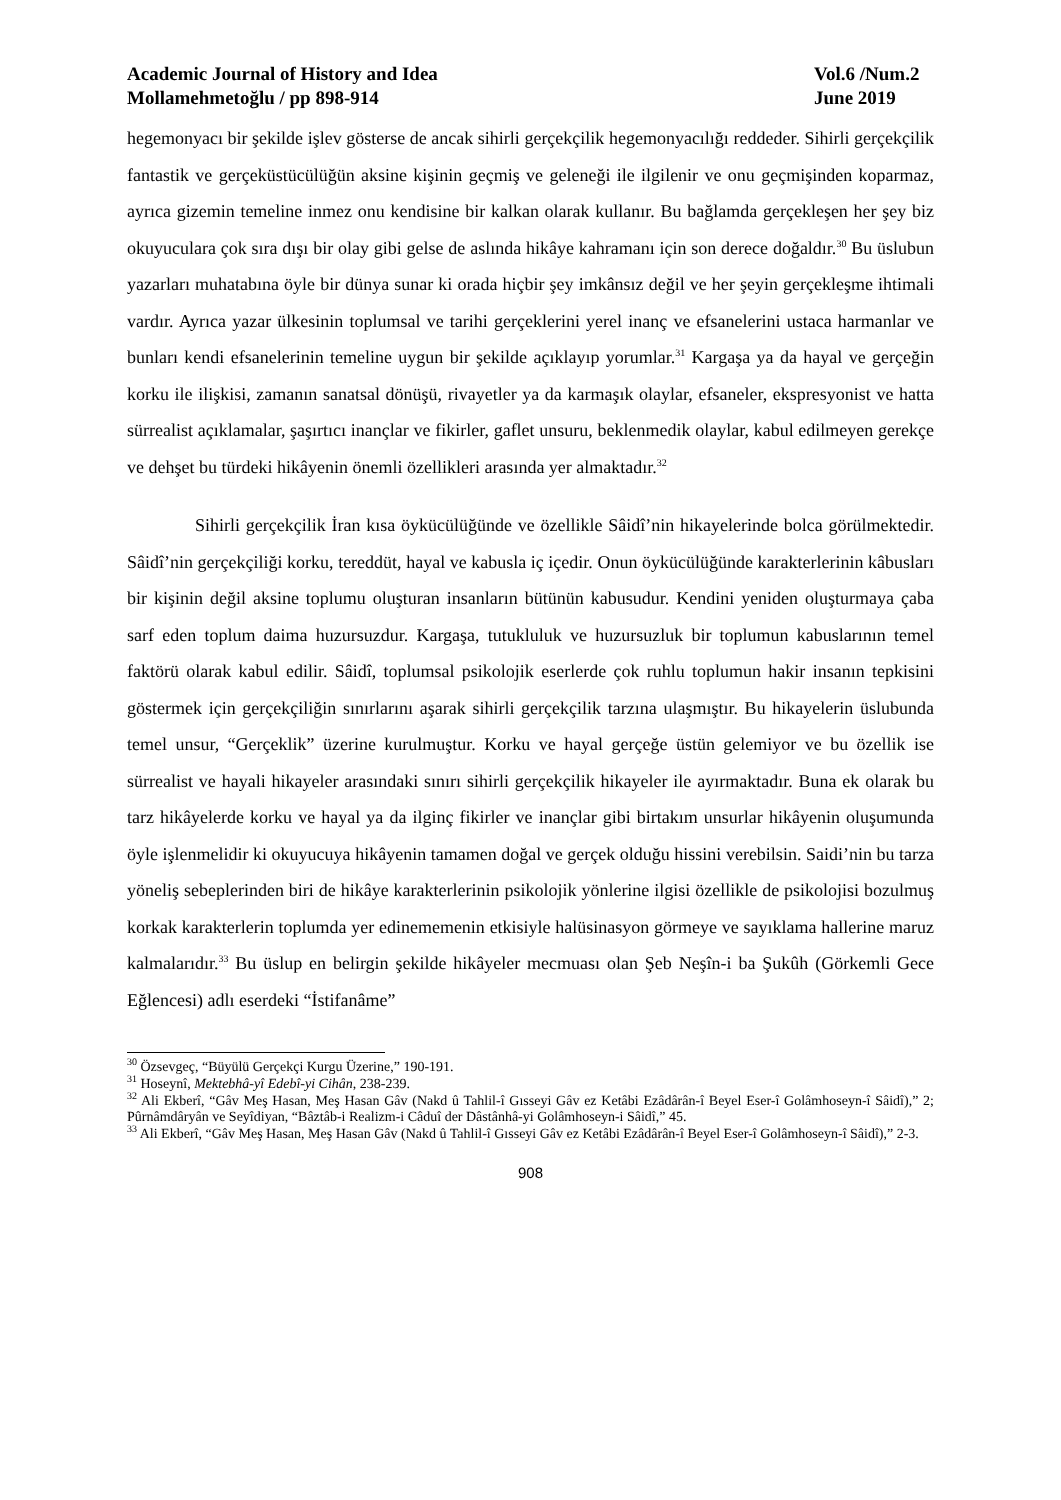Academic Journal of History and Idea
Mollamehmetoğlu / pp 898-914
Vol.6 /Num.2
June 2019
hegemonyacı bir şekilde işlev gösterse de ancak sihirli gerçekçilik hegemonyacılığı reddeder. Sihirli gerçekçilik fantastik ve gerçeküstücülüğün aksine kişinin geçmiş ve geleneği ile ilgilenir ve onu geçmişinden koparmaz, ayrıca gizemin temeline inmez onu kendisine bir kalkan olarak kullanır. Bu bağlamda gerçekleşen her şey biz okuyuculara çok sıra dışı bir olay gibi gelse de aslında hikâye kahramanı için son derece doğaldır.<sup>30</sup> Bu üslubun yazarları muhatabına öyle bir dünya sunar ki orada hiçbir şey imkânsız değil ve her şeyin gerçekleşme ihtimali vardır. Ayrıca yazar ülkesinin toplumsal ve tarihi gerçeklerini yerel inanç ve efsanelerini ustaca harmanlar ve bunları kendi efsanelerinin temeline uygun bir şekilde açıklayıp yorumlar.<sup>31</sup> Kargaşa ya da hayal ve gerçeğin korku ile ilişkisi, zamanın sanatsal dönüşü, rivayetler ya da karmaşık olaylar, efsaneler, ekspresyonist ve hatta sürrealist açıklamalar, şaşırtıcı inançlar ve fikirler, gaflet unsuru, beklenmedik olaylar, kabul edilmeyen gerekçe ve dehşet bu türdeki hikâyenin önemli özellikleri arasında yer almaktadır.<sup>32</sup>
Sihirli gerçekçilik İran kısa öykücülüğünde ve özellikle Sâidî’nin hikayelerinde bolca görülmektedir. Sâidî’nin gerçekçiliği korku, tereddüt, hayal ve kabusla iç içedir. Onun öykücülüğünde karakterlerinin kâbusları bir kişinin değil aksine toplumu oluşturan insanların bütünün kabusudur. Kendini yeniden oluşturmaya çaba sarf eden toplum daima huzursuzdur. Kargaşa, tutukluluk ve huzursuzluk bir toplumun kabuslarının temel faktörü olarak kabul edilir. Sâidî, toplumsal psikolojik eserlerde çok ruhlu toplumun hakir insanın tepkisini göstermek için gerçekçiliğin sınırlarını aşarak sihirli gerçekçilik tarzına ulaşmıştır. Bu hikayelerin üslubunda temel unsur, “Gerçeklik” üzerine kurulmuştur. Korku ve hayal gerçeğe üstün gelemiyor ve bu özellik ise sürrealist ve hayali hikayeler arasındaki sınırı sihirli gerçekçilik hikayeler ile ayırmaktadır. Buna ek olarak bu tarz hikâyelerde korku ve hayal ya da ilginç fikirler ve inançlar gibi birtakım unsurlar hikâyenin oluşumunda öyle işlenmelidir ki okuyucuya hikâyenin tamamen doğal ve gerçek olduğu hissini verebilsin. Saidi’nin bu tarza yöneliş sebeplerinden biri de hikâye karakterlerinin psikolojik yönlerine ilgisi özellikle de psikolojisi bozulmuş korkak karakterlerin toplumda yer edinememenin etkisiyle halüsinasyon görmeye ve sayıklama hallerine maruz kalmalarıdır.<sup>33</sup> Bu üslup en belirgin şekilde hikâyeler mecmuası olan Şeb Neşîn-i ba Şukûh (Görkemli Gece Eğlencesi) adlı eserdeki “İstifanâme”
<sup>30</sup> Özsevgeç, “Büyülü Gerçekçi Kurgu Üzerine,” 190-191.
<sup>31</sup> Hoseynî, Mektebhâ-yî Edebî-yi Cihân, 238-239.
<sup>32</sup> Ali Ekberî, “Gâv Meş Hasan, Meş Hasan Gâv (Nakd û Tahlil-î Gısseyi Gâv ez Ketâbi Ezâdârân-î Beyel Eser-î Golâmhoseyn-î Sâidî),” 2; Pûrnâmdâryân ve Seyîdiyan, “Bâztâb-i Realizm-i Câduî der Dâstânhâ-yi Golâmhoseyn-i Sâidî,” 45.
<sup>33</sup> Ali Ekberî, “Gâv Meş Hasan, Meş Hasan Gâv (Nakd û Tahlil-î Gısseyi Gâv ez Ketâbi Ezâdârân-î Beyel Eser-î Golâmhoseyn-î Sâidî),” 2-3.
908